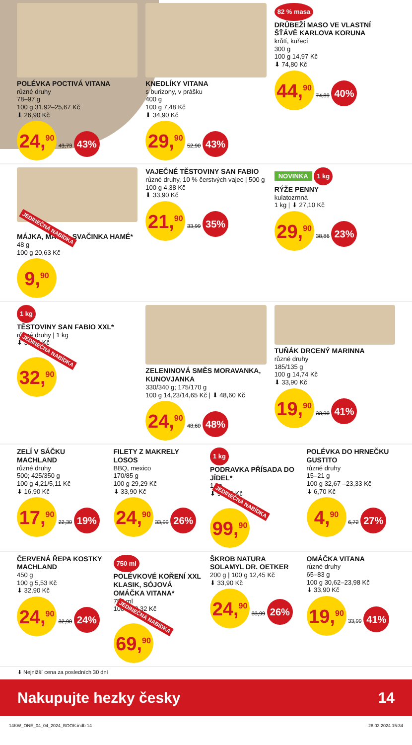POLÉVKA POCTIVÁ VITANA
různé druhy
78–97 g
100 g 31,92–25,67 Kč
⬇ 26,90 Kč
24,<sup>90</sup> 43,73 43%
KNEDLÍKY VITANA
s burizony, v prášku
400 g
100 g 7,48 Kč
⬇ 34,90 Kč
29,<sup>90</sup> 52,90 43%
82 % masa
DRŮBEŽÍ MASO VE VLASTNÍ ŠŤÁVĚ KARLOVA KORUNA
krůtí, kuřecí
300 g
100 g 14,97 Kč
⬇ 74,80 Kč
44,<sup>90</sup> 74,89 40%
JEDINEČNÁ NABÍDKA
MÁJKA, MATĚJ, SVAČINKA HAMÉ*
48 g
100 g 20,63 Kč
9,<sup>90</sup>
VAJEČNÉ TĚSTOVINY SAN FABIO
různé druhy, 10 % čerstvých vajec | 500 g
100 g 4,38 Kč
⬇ 33,90 Kč
21,<sup>90</sup> 33,99 35%
NOVINKA 1 kg
RÝŽE PENNY
kulatozrnná
1 kg | ⬇ 27,10 Kč
29,<sup>90</sup> 38,86 23%
1 kg
TĚSTOVINY SAN FABIO XXL*
různé druhy | 1 kg
⬇ 33,90 Kč
JEDINEČNÁ NABÍDKA
32,<sup>90</sup>
ZELENINOVÁ SMĚS MORAVANKA, KUNOVJANKA
330/340 g; 175/170 g
100 g 14,23/14,65 Kč | ⬇ 48,60 Kč
24,<sup>90</sup> 48,60 48%
TUŇÁK DRCENÝ MARINNA
různé druhy
185/135 g
100 g 14,74 Kč
⬇ 33,90 Kč
19,<sup>90</sup> 33,90 41%
ZELÍ V SÁČKU MACHLAND
různé druhy
500; 425/350 g
100 g 4,21/5,11 Kč
⬇ 16,90 Kč
17,<sup>90</sup> 22,30 19%
FILETY Z MAKRELY LOSOS
BBQ, mexico
170/85 g
100 g 29,29 Kč
⬇ 33,90 Kč
24,<sup>90</sup> 33,99 26%
1 kg
PODRAVKA PŘÍSADA DO JÍDEL*
1 kg
⬇ 99,90 Kč
JEDINEČNÁ NABÍDKA
99,<sup>90</sup>
POLÉVKA DO HRNEČKU GUSTITO
různé druhy
15–21 g
100 g 32,67 –23,33 Kč
⬇ 6,70 Kč
4,<sup>90</sup> 6,72 27%
ČERVENÁ ŘEPA KOSTKY MACHLAND
450 g
100 g 5,53 Kč
⬇ 32,90 Kč
24,<sup>90</sup> 32,90 24%
750 ml
POLÉVKOVÉ KOŘENÍ XXL KLASIK, SÓJOVÁ OMÁČKA VITANA*
750 ml
100 ml 9,32 Kč
JEDINEČNÁ NABÍDKA
69,<sup>90</sup>
ŠKROB NATURA SOLAMYL DR. OETKER
200 g | 100 g 12,45 Kč
⬇ 33,90 Kč
24,<sup>90</sup> 33,99 26%
OMÁČKA VITANA
různé druhy
65–83 g
100 g 30,62–23,98 Kč
⬇ 33,90 Kč
19,<sup>90</sup> 33,99 41%
⬇ Nejnižší cena za posledních 30 dní
Nakupujte hezky česky 14
14KW_ONE_04_04_2024_BOOK.indb 14 28.03.2024 15:34